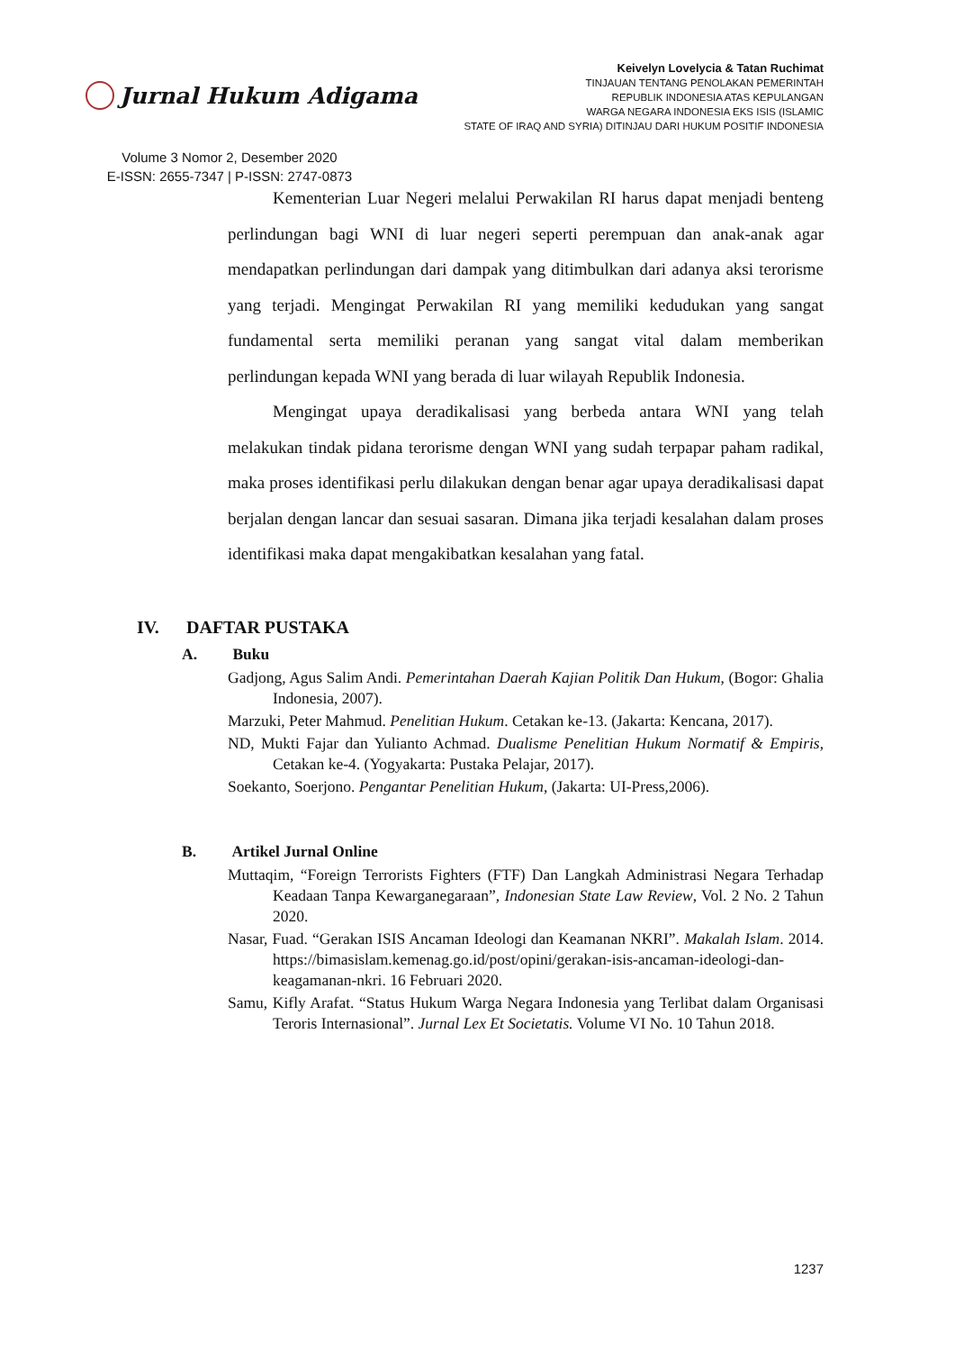Jurnal Hukum Adigama
Volume 3 Nomor 2, Desember 2020
E-ISSN: 2655-7347 | P-ISSN: 2747-0873
Keivelyn Lovelycia & Tatan Ruchimat
TINJAUAN TENTANG PENOLAKAN PEMERINTAH
REPUBLIK INDONESIA ATAS KEPULANGAN
WARGA NEGARA INDONESIA EKS ISIS (ISLAMIC
STATE OF IRAQ AND SYRIA) DITINJAU DARI HUKUM POSITIF INDONESIA
Kementerian Luar Negeri melalui Perwakilan RI harus dapat menjadi benteng perlindungan bagi WNI di luar negeri seperti perempuan dan anak-anak agar mendapatkan perlindungan dari dampak yang ditimbulkan dari adanya aksi terorisme yang terjadi. Mengingat Perwakilan RI yang memiliki kedudukan yang sangat fundamental serta memiliki peranan yang sangat vital dalam memberikan perlindungan kepada WNI yang berada di luar wilayah Republik Indonesia.
Mengingat upaya deradikalisasi yang berbeda antara WNI yang telah melakukan tindak pidana terorisme dengan WNI yang sudah terpapar paham radikal, maka proses identifikasi perlu dilakukan dengan benar agar upaya deradikalisasi dapat berjalan dengan lancar dan sesuai sasaran. Dimana jika terjadi kesalahan dalam proses identifikasi maka dapat mengakibatkan kesalahan yang fatal.
IV. DAFTAR PUSTAKA
A. Buku
Gadjong, Agus Salim Andi. Pemerintahan Daerah Kajian Politik Dan Hukum, (Bogor: Ghalia Indonesia, 2007).
Marzuki, Peter Mahmud. Penelitian Hukum. Cetakan ke-13. (Jakarta: Kencana, 2017).
ND, Mukti Fajar dan Yulianto Achmad. Dualisme Penelitian Hukum Normatif & Empiris, Cetakan ke-4. (Yogyakarta: Pustaka Pelajar, 2017).
Soekanto, Soerjono. Pengantar Penelitian Hukum, (Jakarta: UI-Press,2006).
B. Artikel Jurnal Online
Muttaqim, “Foreign Terrorists Fighters (FTF) Dan Langkah Administrasi Negara Terhadap Keadaan Tanpa Kewarganegaraan”, Indonesian State Law Review, Vol. 2 No. 2 Tahun 2020.
Nasar, Fuad. “Gerakan ISIS Ancaman Ideologi dan Keamanan NKRI”. Makalah Islam. 2014. https://bimasislam.kemenag.go.id/post/opini/gerakan-isis-ancaman-ideologi-dan-keagamanan-nkri. 16 Februari 2020.
Samu, Kifly Arafat. “Status Hukum Warga Negara Indonesia yang Terlibat dalam Organisasi Teroris Internasional”. Jurnal Lex Et Societatis. Volume VI No. 10 Tahun 2018.
1237